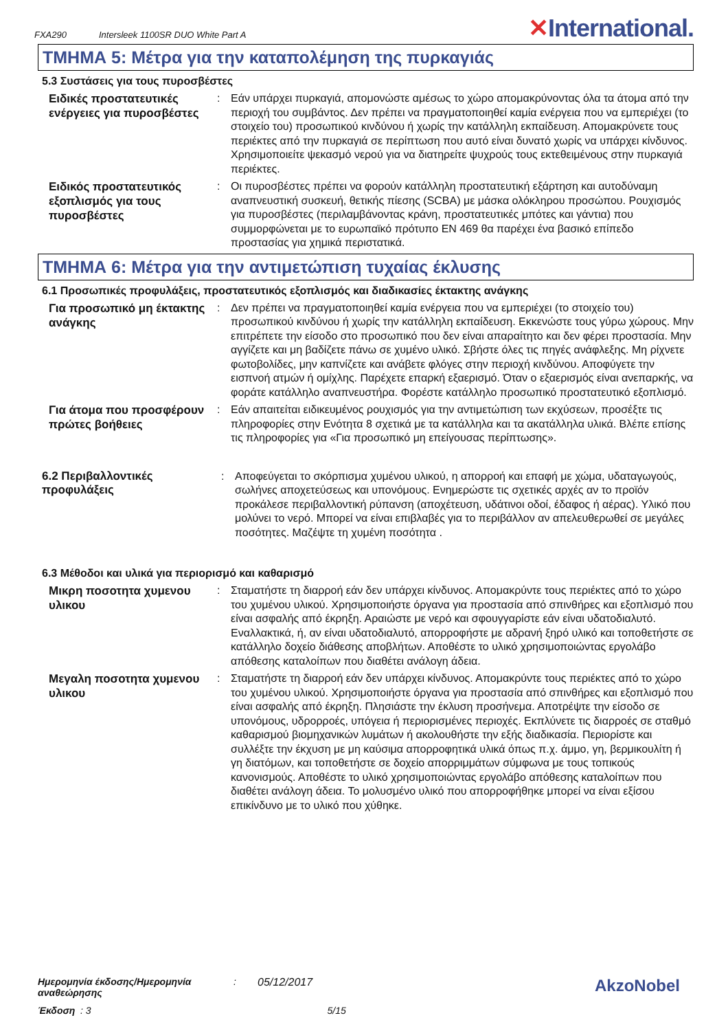FXA290 Intersleek 1100SR DUO White Part A
✕International.
ΤΜΗΜΑ 5: Μέτρα για την καταπολέμηση της πυρκαγιάς
5.3 Συστάσεις για τους πυροσβέστες
Ειδικές προστατευτικές ενέργειες για πυροσβέστες
: Εάν υπάρχει πυρκαγιά, απομονώστε αμέσως το χώρο απομακρύνοντας όλα τα άτομα από την περιοχή του συμβάντος. Δεν πρέπει να πραγματοποιηθεί καμία ενέργεια που να εμπεριέχει (το στοιχείο του) προσωπικού κινδύνου ή χωρίς την κατάλληλη εκπαίδευση. Απομακρύνετε τους περιέκτες από την πυρκαγιά σε περίπτωση που αυτό είναι δυνατό χωρίς να υπάρχει κίνδυνος. Χρησιμοποιείτε ψεκασμό νερού για να διατηρείτε ψυχρούς τους εκτεθειμένους στην πυρκαγιά περιέκτες.
Ειδικός προστατευτικός εξοπλισμός για τους πυροσβέστες
: Οι πυροσβέστες πρέπει να φορούν κατάλληλη προστατευτική εξάρτηση και αυτοδύναμη αναπνευστική συσκευή, θετικής πίεσης (SCBA) με μάσκα ολόκληρου προσώπου. Ρουχισμός για πυροσβέστες (περιλαμβάνοντας κράνη, προστατευτικές μπότες και γάντια) που συμμορφώνεται με το ευρωπαϊκό πρότυπο EN 469 θα παρέχει ένα βασικό επίπεδο προστασίας για χημικά περιστατικά.
ΤΜΗΜΑ 6: Μέτρα για την αντιμετώπιση τυχαίας έκλυσης
6.1 Προσωπικές προφυλάξεις, προστατευτικός εξοπλισμός και διαδικασίες έκτακτης ανάγκης
Για προσωπικό μη έκτακτης ανάγκης
: Δεν πρέπει να πραγματοποιηθεί καμία ενέργεια που να εμπεριέχει (το στοιχείο του) προσωπικού κινδύνου ή χωρίς την κατάλληλη εκπαίδευση. Εκκενώστε τους γύρω χώρους. Μην επιτρέπετε την είσοδο στο προσωπικό που δεν είναι απαραίτητο και δεν φέρει προστασία. Μην αγγίζετε και μη βαδίζετε πάνω σε χυμένο υλικό. Σβήστε όλες τις πηγές ανάφλεξης. Μη ρίχνετε φωτοβολίδες, μην καπνίζετε και ανάβετε φλόγες στην περιοχή κινδύνου. Αποφύγετε την εισπνοή ατμών ή ομίχλης. Παρέχετε επαρκή εξαερισμό. Όταν ο εξαερισμός είναι ανεπαρκής, να φοράτε κατάλληλο αναπνευστήρα. Φορέστε κατάλληλο προσωπικό προστατευτικό εξοπλισμό.
Για άτομα που προσφέρουν πρώτες βοήθειες
: Εάν απαιτείται ειδικευμένος ρουχισμός για την αντιμετώπιση των εκχύσεων, προσέξτε τις πληροφορίες στην Ενότητα 8 σχετικά με τα κατάλληλα και τα ακατάλληλα υλικά. Βλέπε επίσης τις πληροφορίες για «Για προσωπικό μη επείγουσας περίπτωσης».
6.2 Περιβαλλοντικές προφυλάξεις
: Αποφεύγεται το σκόρπισμα χυμένου υλικού, η απορροή και επαφή με χώμα, υδαταγωγούς, σωλήνες αποχετεύσεως και υπονόμους. Ενημερώστε τις σχετικές αρχές αν το προϊόν προκάλεσε περιβαλλοντική ρύπανση (αποχέτευση, υδάτινοι οδοί, έδαφος ή αέρας). Υλικό που μολύνει το νερό. Μπορεί να είναι επιβλαβές για το περιβάλλον αν απελευθερωθεί σε μεγάλες ποσότητες. Μαζέψτε τη χυμένη ποσότητα .
6.3 Μέθοδοι και υλικά για περιορισμό και καθαρισμό
Μικρη ποσοτητα χυμενου υλικου
: Σταματήστε τη διαρροή εάν δεν υπάρχει κίνδυνος. Απομακρύντε τους περιέκτες από το χώρο του χυμένου υλικού. Χρησιμοποιήστε όργανα για προστασία από σπινθήρες και εξοπλισμό που είναι ασφαλής από έκρηξη. Αραιώστε με νερό και σφουγγαρίστε εάν είναι υδατοδιαλυτό. Εναλλακτικά, ή, αν είναι υδατοδιαλυτό, απορροφήστε με αδρανή ξηρό υλικό και τοποθετήστε σε κατάλληλο δοχείο διάθεσης αποβλήτων. Αποθέστε το υλικό χρησιμοποιώντας εργολάβο απόθεσης καταλοίπων που διαθέτει ανάλογη άδεια.
Μεγαλη ποσοτητα χυμενου υλικου
: Σταματήστε τη διαρροή εάν δεν υπάρχει κίνδυνος. Απομακρύντε τους περιέκτες από το χώρο του χυμένου υλικού. Χρησιμοποιήστε όργανα για προστασία από σπινθήρες και εξοπλισμό που είναι ασφαλής από έκρηξη. Πλησιάστε την έκλυση προσήνεμα. Αποτρέψτε την είσοδο σε υπονόμους, υδρορροές, υπόγεια ή περιορισμένες περιοχές. Εκπλύνετε τις διαρροές σε σταθμό καθαρισμού βιομηχανικών λυμάτων ή ακολουθήστε την εξής διαδικασία. Περιορίστε και συλλέξτε την έκχυση με μη καύσιμα απορροφητικά υλικά όπως π.χ. άμμο, γη, βερμικουλίτη ή γη διατόμων, και τοποθετήστε σε δοχείο απορριμμάτων σύμφωνα με τους τοπικούς κανονισμούς. Αποθέστε το υλικό χρησιμοποιώντας εργολάβο απόθεσης καταλοίπων που διαθέτει ανάλογη άδεια. Το μολυσμένο υλικό που απορροφήθηκε μπορεί να είναι εξίσου επικίνδυνο με το υλικό που χύθηκε.
Ημερομηνία έκδοσης/Ημερομηνία αναθεώρησης: 05/12/2017
Έκδοση : 3 5/15
AkzoNobel